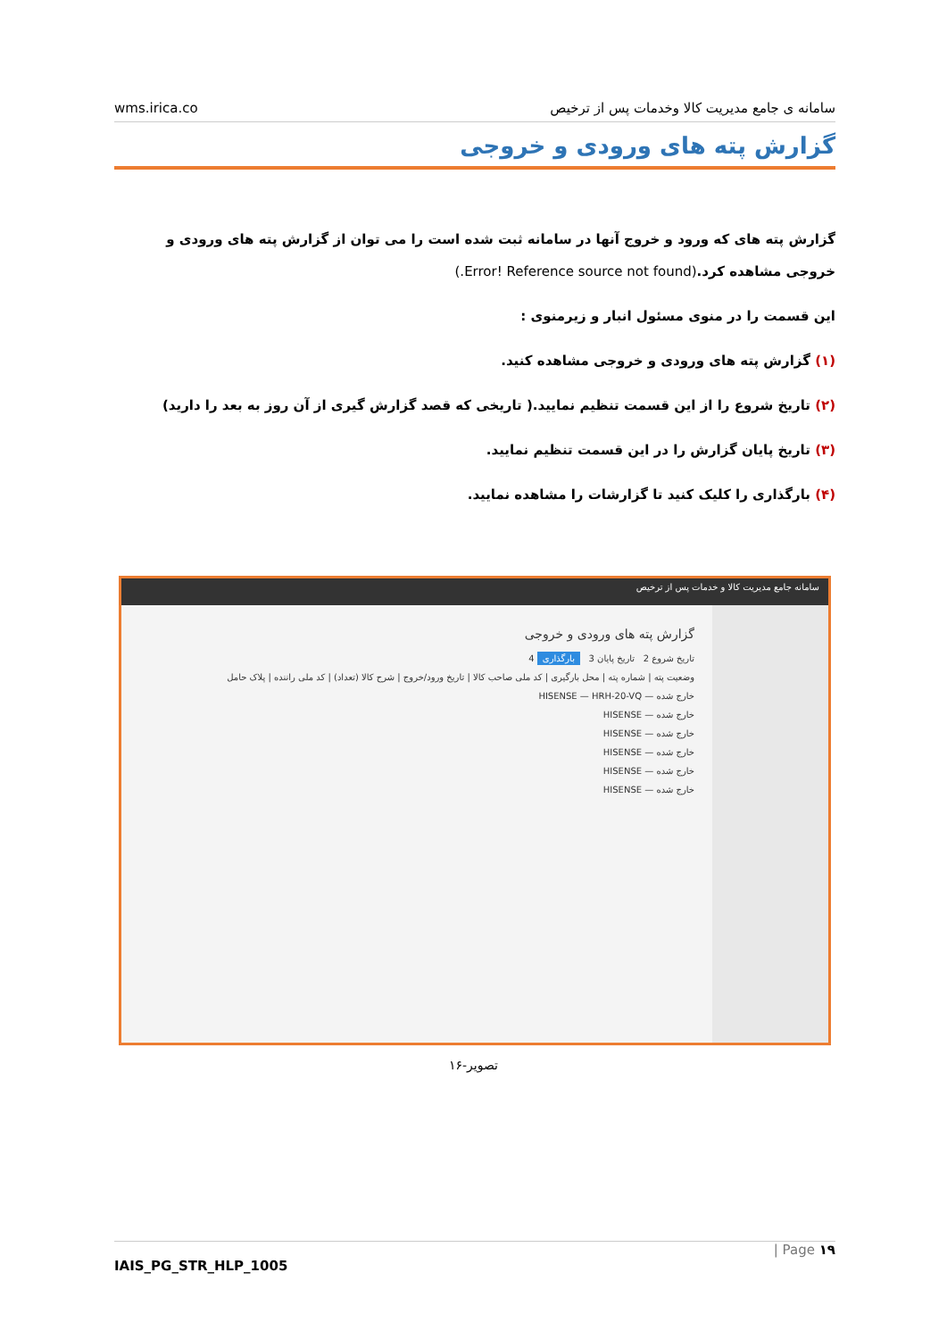wms.irica.co سامانه ی جامع مدیریت کالا وخدمات پس از ترخیص
گزارش پته های ورودی و خروجی
گزارش پته های که ورود و خروج آنها در سامانه ثبت شده است را می توان از گزارش پته های ورودی و خروجی مشاهده کرد.(Error! Reference source not found.)
این قسمت را در منوی مسئول انبار و زیرمنوی :
(۱) گزارش پته های ورودی و خروجی مشاهده کنید.
(۲) تاریخ شروع را از این قسمت تنظیم نمایید.( تاریخی که قصد گزارش گیری از آن روز به بعد را دارید)
(۳) تاریخ پایان گزارش را در این قسمت تنظیم نمایید.
(۴) بارگذاری را کلیک کنید تا گزارشات را مشاهده نمایید.
سامانه جامع مدیریت کالا و خدمات پس از ترخیص
گزارش پته های ورودی و خروجی
تاریخ شروع 2 تاریخ پایان 3 بارگذاری 4
وضعیت پته | شماره پته | محل بارگیری | کد ملی صاحب کالا | تاریخ ورود/خروج | شرح کالا (تعداد) | کد ملی راننده | پلاک حامل
خارج شده — HISENSE — HRH-20-VQ
خارج شده — HISENSE
خارج شده — HISENSE
خارج شده — HISENSE
خارج شده — HISENSE
خارج شده — HISENSE
تصویر-۱۶
| Page ۱۹
IAIS_PG_STR_HLP_1005